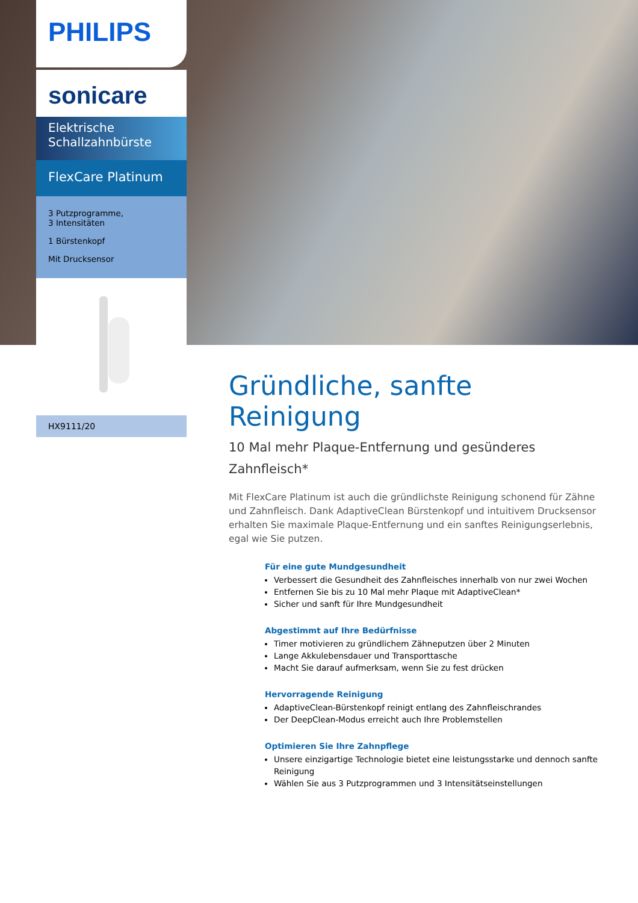PHILIPS
sonicare
Elektrische Schallzahnbürste
FlexCare Platinum
3 Putzprogramme,
3 Intensitäten
1 Bürstenkopf
Mit Drucksensor
HX9111/20
Gründliche, sanfte Reinigung
10 Mal mehr Plaque-Entfernung und gesünderes Zahnfleisch*
Mit FlexCare Platinum ist auch die gründlichste Reinigung schonend für Zähne und Zahnfleisch. Dank AdaptiveClean Bürstenkopf und intuitivem Drucksensor erhalten Sie maximale Plaque-Entfernung und ein sanftes Reinigungserlebnis, egal wie Sie putzen.
Für eine gute Mundgesundheit
Verbessert die Gesundheit des Zahnfleisches innerhalb von nur zwei Wochen
Entfernen Sie bis zu 10 Mal mehr Plaque mit AdaptiveClean*
Sicher und sanft für Ihre Mundgesundheit
Abgestimmt auf Ihre Bedürfnisse
Timer motivieren zu gründlichem Zähneputzen über 2 Minuten
Lange Akkulebensdauer und Transporttasche
Macht Sie darauf aufmerksam, wenn Sie zu fest drücken
Hervorragende Reinigung
AdaptiveClean-Bürstenkopf reinigt entlang des Zahnfleischrandes
Der DeepClean-Modus erreicht auch Ihre Problemstellen
Optimieren Sie Ihre Zahnpflege
Unsere einzigartige Technologie bietet eine leistungsstarke und dennoch sanfte Reinigung
Wählen Sie aus 3 Putzprogrammen und 3 Intensitätseinstellungen